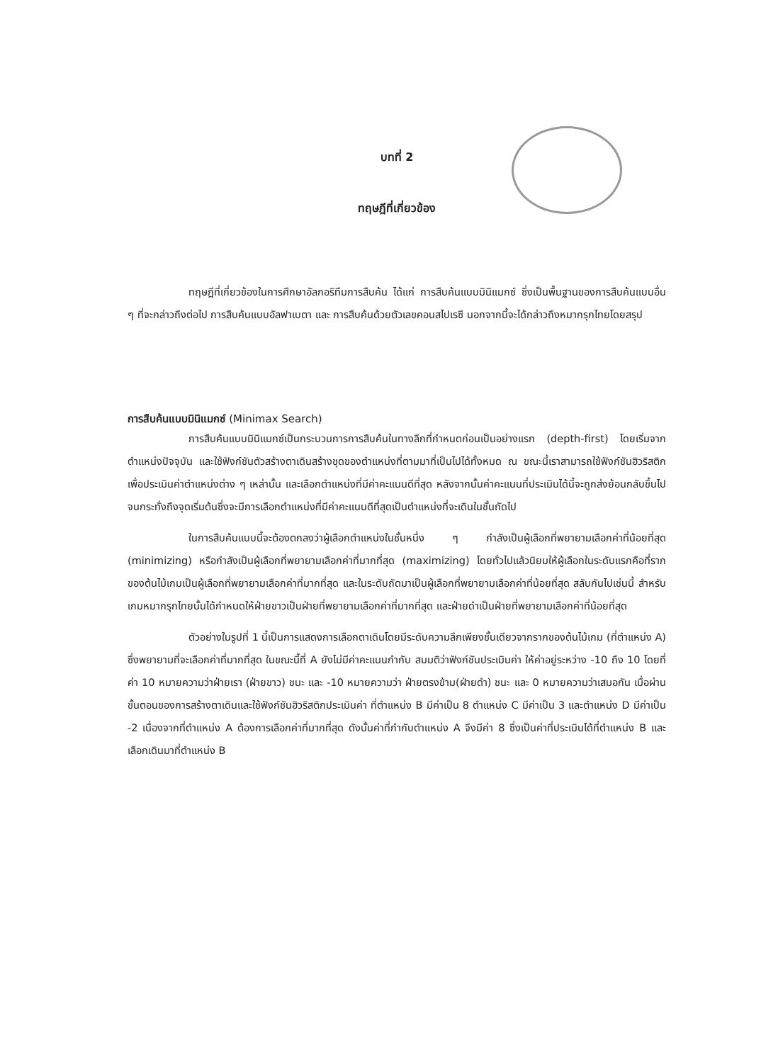บทที่ 2
ทฤษฎีที่เกี่ยวข้อง
ทฤษฎีที่เกี่ยวข้องในการศึกษาอัลกอริทึมการสืบค้น ได้แก่ การสืบค้นแบบมินิแมกซ์ ซึ่งเป็นพื้นฐานของการสืบค้นแบบอื่น ๆ ที่จะกล่าวถึงต่อไป การสืบค้นแบบอัลฟาเบตา และ การสืบค้นด้วยตัวเลขคอนสไปเรซี นอกจากนี้จะได้กล่าวถึงหมากรุกไทยโดยสรุป
การสืบค้นแบบมินิแมกซ์ (Minimax Search)
การสืบค้นแบบมินิแมกซ์เป็นกระบวนการการสืบค้นในทางลึกที่กำหนดก่อนเป็นอย่างแรก (depth-first) โดยเริ่มจากตำแหน่งปัจจุบัน และใช้ฟังก์ชันตัวสร้างตาเดินสร้างชุดของตำแหน่งที่ตามมาที่เป็นไปได้ทั้งหมด ณ ขณะนี้เราสามารถใช้ฟังก์ชันฮิวริสติกเพื่อประเมินค่าตำแหน่งต่าง ๆ เหล่านั้น และเลือกตำแหน่งที่มีค่าคะแนนดีที่สุด หลังจากนั้นค่าคะแนนที่ประเมินได้นี้จะถูกส่งย้อนกลับขึ้นไปจนกระทั่งถึงจุดเริ่มต้นซึ่งจะมีการเลือกตำแหน่งที่มีค่าคะแนนดีที่สุดเป็นตำแหน่งที่จะเดินในชั้นถัดไป
ในการสืบค้นแบบนี้จะต้องตกลงว่าผู้เลือกตำแหน่งในชั้นหนึ่ง ๆ กำลังเป็นผู้เลือกที่พยายามเลือกค่าที่น้อยที่สุด (minimizing) หรือกำลังเป็นผู้เลือกที่พยายามเลือกค่าที่มากที่สุด (maximizing) โดยทั่วไปแล้วนิยมให้ผู้เลือกในระดับแรกคือที่รากของต้นไม้เกมเป็นผู้เลือกที่พยายามเลือกค่าที่มากที่สุด และในระดับถัดมาเป็นผู้เลือกที่พยายามเลือกค่าที่น้อยที่สุด สลับกันไปเช่นนี้ สำหรับเกมหมากรุกไทยนั้นได้กำหนดให้ฝ่ายขาวเป็นฝ่ายที่พยายามเลือกค่าที่มากที่สุด และฝ่ายดำเป็นฝ่ายที่พยายามเลือกค่าที่น้อยที่สุด
ตัวอย่างในรูปที่ 1 นี้เป็นการแสดงการเลือกตาเดินโดยมีระดับความลึกเพียงชั้นเดียวจากรากของต้นไม้เกม (ที่ตำแหน่ง A) ซึ่งพยายามที่จะเลือกค่าที่มากที่สุด ในขณะนี้ที่ A ยังไม่มีค่าคะแนนกำกับ สมมติว่าฟังก์ชันประเมินค่า ให้ค่าอยู่ระหว่าง -10 ถึง 10 โดยที่ค่า 10 หมายความว่าฝ่ายเรา (ฝ่ายขาว) ชนะ และ -10 หมายความว่า ฝ่ายตรงข้าม(ฝ่ายดำ) ชนะ และ 0 หมายความว่าเสมอกัน เมื่อผ่านขั้นตอนของการสร้างตาเดินและใช้ฟังก์ชันฮิวริสติกประเมินค่า ที่ตำแหน่ง B มีค่าเป็น 8 ตำแหน่ง C มีค่าเป็น 3 และตำแหน่ง D มีค่าเป็น -2 เนื่องจากที่ตำแหน่ง A ต้องการเลือกค่าที่มากที่สุด ดังนั้นค่าที่กำกับตำแหน่ง A จึงมีค่า 8 ซึ่งเป็นค่าที่ประเมินได้ที่ตำแหน่ง B และเลือกเดินมาที่ตำแหน่ง B